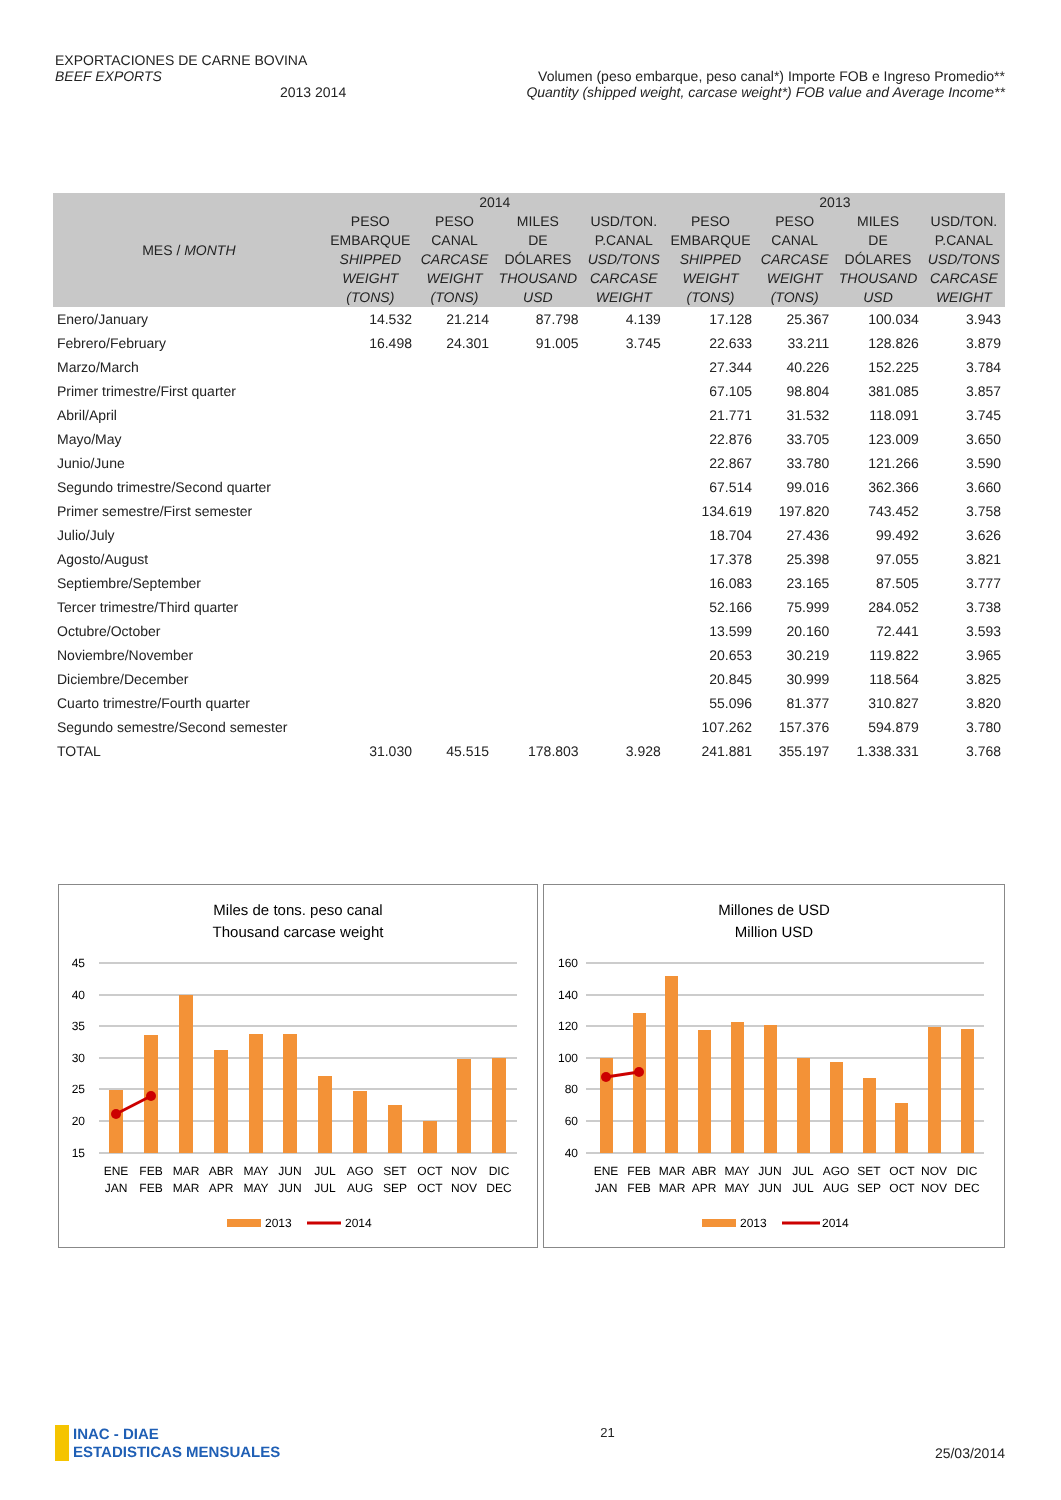EXPORTACIONES DE CARNE BOVINA
BEEF EXPORTS Volumen (peso embarque, peso canal*) Importe FOB e Ingreso Promedio**
2013 2014 Quantity (shipped weight, carcase weight*) FOB value and Average Income**
| MES / MONTH | 2014 | | | | 2013 | | | |
| --- | --- | --- | --- | --- | --- | --- | --- | --- |
| | PESO EMBARQUE SHIPPED WEIGHT (TONS) | PESO CANAL CARCASE WEIGHT (TONS) | MILES DE DÓLARES THOUSAND USD | USD/TON. P.CANAL USD/TONS CARCASE WEIGHT | PESO EMBARQUE SHIPPED WEIGHT (TONS) | PESO CANAL CARCASE WEIGHT (TONS) | MILES DE DÓLARES THOUSAND USD | USD/TON. P.CANAL USD/TONS CARCASE WEIGHT |
| Enero/January | 14.532 | 21.214 | 87.798 | 4.139 | 17.128 | 25.367 | 100.034 | 3.943 |
| Febrero/February | 16.498 | 24.301 | 91.005 | 3.745 | 22.633 | 33.211 | 128.826 | 3.879 |
| Marzo/March | | | | | 27.344 | 40.226 | 152.225 | 3.784 |
| Primer trimestre/First quarter | | | | | 67.105 | 98.804 | 381.085 | 3.857 |
| Abril/April | | | | | 21.771 | 31.532 | 118.091 | 3.745 |
| Mayo/May | | | | | 22.876 | 33.705 | 123.009 | 3.650 |
| Junio/June | | | | | 22.867 | 33.780 | 121.266 | 3.590 |
| Segundo trimestre/Second quarter | | | | | 67.514 | 99.016 | 362.366 | 3.660 |
| Primer semestre/First semester | | | | | 134.619 | 197.820 | 743.452 | 3.758 |
| Julio/July | | | | | 18.704 | 27.436 | 99.492 | 3.626 |
| Agosto/August | | | | | 17.378 | 25.398 | 97.055 | 3.821 |
| Septiembre/September | | | | | 16.083 | 23.165 | 87.505 | 3.777 |
| Tercer trimestre/Third quarter | | | | | 52.166 | 75.999 | 284.052 | 3.738 |
| Octubre/October | | | | | 13.599 | 20.160 | 72.441 | 3.593 |
| Noviembre/November | | | | | 20.653 | 30.219 | 119.822 | 3.965 |
| Diciembre/December | | | | | 20.845 | 30.999 | 118.564 | 3.825 |
| Cuarto trimestre/Fourth quarter | | | | | 55.096 | 81.377 | 310.827 | 3.820 |
| Segundo semestre/Second semester | | | | | 107.262 | 157.376 | 594.879 | 3.780 |
| TOTAL | 31.030 | 45.515 | 178.803 | 3.928 | 241.881 | 355.197 | 1.338.331 | 3.768 |
Miles de tons. peso canal
Thousand carcase weight
45
40
35
30
25
20
15
ENE
FEB
MAR
ABR
MAY
JUN
JUL
AGO
SET
OCT
NOV
DIC
JAN
FEB
MAR
APR
MAY
JUN
JUL
AUG
SEP
OCT
NOV
DEC
2013
2014
Millones de USD
Million USD
160
140
120
100
80
60
40
ENE
FEB
MAR
ABR
MAY
JUN
JUL
AGO
SET
OCT
NOV
DIC
JAN
FEB
MAR
APR
MAY
JUN
JUL
AUG
SEP
OCT
NOV
DEC
2013
2014
INAC - DIAE
ESTADISTICAS MENSUALES
21
25/03/2014